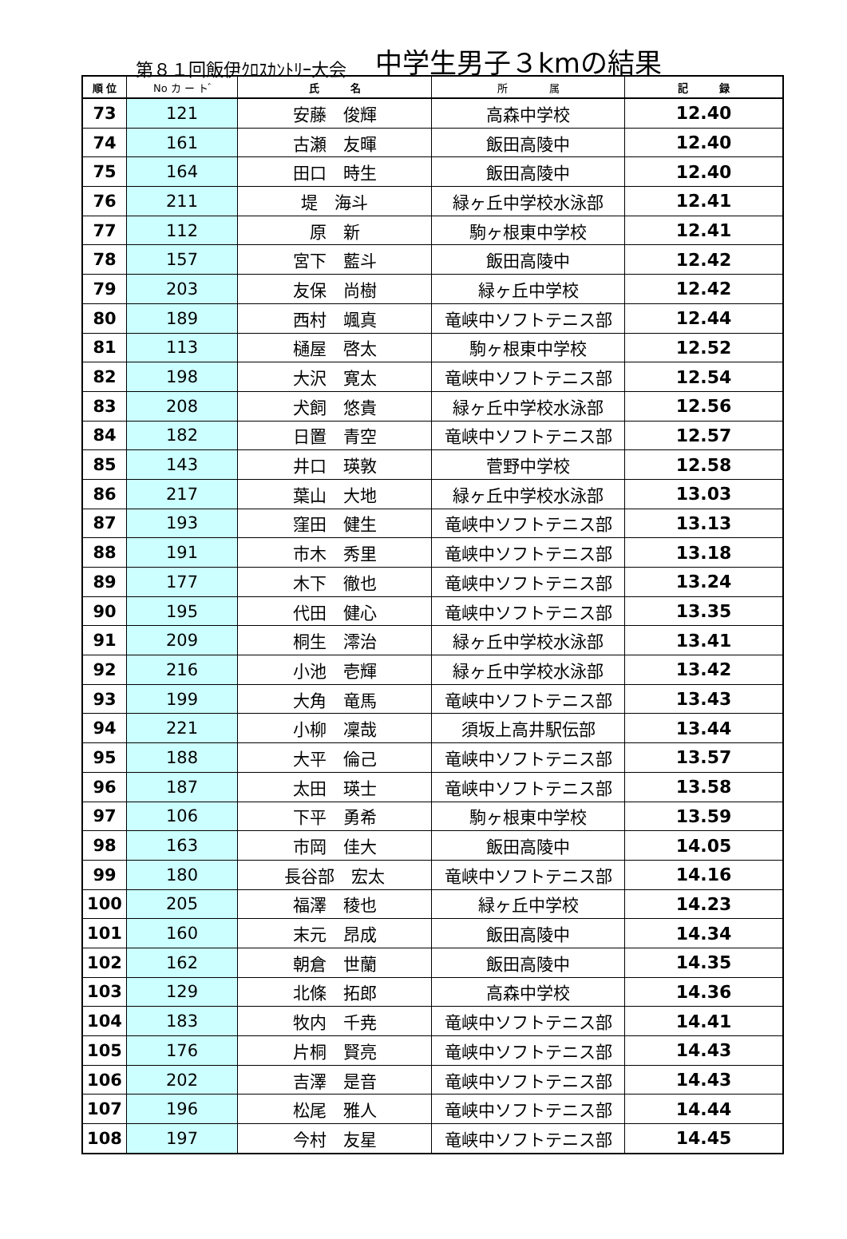第８１回飯伊ｸﾛｽｶﾝﾄﾘｰ大会 中学生男子３kmの結果
| 順 位 | No カ ー ト ゙ | 氏 名 | 所 属 | 記 録 |
| --- | --- | --- | --- | --- |
| 73 | 121 | 安藤 俊輝 | 高森中学校 | 12.40 |
| 74 | 161 | 古瀬 友暉 | 飯田高陵中 | 12.40 |
| 75 | 164 | 田口 時生 | 飯田高陵中 | 12.40 |
| 76 | 211 | 堤 海斗 | 緑ヶ丘中学校水泳部 | 12.41 |
| 77 | 112 | 原 新 | 駒ヶ根東中学校 | 12.41 |
| 78 | 157 | 宮下 藍斗 | 飯田高陵中 | 12.42 |
| 79 | 203 | 友保 尚樹 | 緑ヶ丘中学校 | 12.42 |
| 80 | 189 | 西村 颯真 | 竜峡中ソフトテニス部 | 12.44 |
| 81 | 113 | 樋屋 啓太 | 駒ヶ根東中学校 | 12.52 |
| 82 | 198 | 大沢 寛太 | 竜峡中ソフトテニス部 | 12.54 |
| 83 | 208 | 犬飼 悠貴 | 緑ヶ丘中学校水泳部 | 12.56 |
| 84 | 182 | 日置 青空 | 竜峡中ソフトテニス部 | 12.57 |
| 85 | 143 | 井口 瑛敦 | 菅野中学校 | 12.58 |
| 86 | 217 | 葉山 大地 | 緑ヶ丘中学校水泳部 | 13.03 |
| 87 | 193 | 窪田 健生 | 竜峡中ソフトテニス部 | 13.13 |
| 88 | 191 | 市木 秀里 | 竜峡中ソフトテニス部 | 13.18 |
| 89 | 177 | 木下 徹也 | 竜峡中ソフトテニス部 | 13.24 |
| 90 | 195 | 代田 健心 | 竜峡中ソフトテニス部 | 13.35 |
| 91 | 209 | 桐生 澪治 | 緑ヶ丘中学校水泳部 | 13.41 |
| 92 | 216 | 小池 壱輝 | 緑ヶ丘中学校水泳部 | 13.42 |
| 93 | 199 | 大角 竜馬 | 竜峡中ソフトテニス部 | 13.43 |
| 94 | 221 | 小柳 凜哉 | 須坂上高井駅伝部 | 13.44 |
| 95 | 188 | 大平 倫己 | 竜峡中ソフトテニス部 | 13.57 |
| 96 | 187 | 太田 瑛士 | 竜峡中ソフトテニス部 | 13.58 |
| 97 | 106 | 下平 勇希 | 駒ヶ根東中学校 | 13.59 |
| 98 | 163 | 市岡 佳大 | 飯田高陵中 | 14.05 |
| 99 | 180 | 長谷部 宏太 | 竜峡中ソフトテニス部 | 14.16 |
| 100 | 205 | 福澤 稜也 | 緑ヶ丘中学校 | 14.23 |
| 101 | 160 | 末元 昂成 | 飯田高陵中 | 14.34 |
| 102 | 162 | 朝倉 世蘭 | 飯田高陵中 | 14.35 |
| 103 | 129 | 北條 拓郎 | 高森中学校 | 14.36 |
| 104 | 183 | 牧内 千尭 | 竜峡中ソフトテニス部 | 14.41 |
| 105 | 176 | 片桐 賢亮 | 竜峡中ソフトテニス部 | 14.43 |
| 106 | 202 | 吉澤 是音 | 竜峡中ソフトテニス部 | 14.43 |
| 107 | 196 | 松尾 雅人 | 竜峡中ソフトテニス部 | 14.44 |
| 108 | 197 | 今村 友星 | 竜峡中ソフトテニス部 | 14.45 |